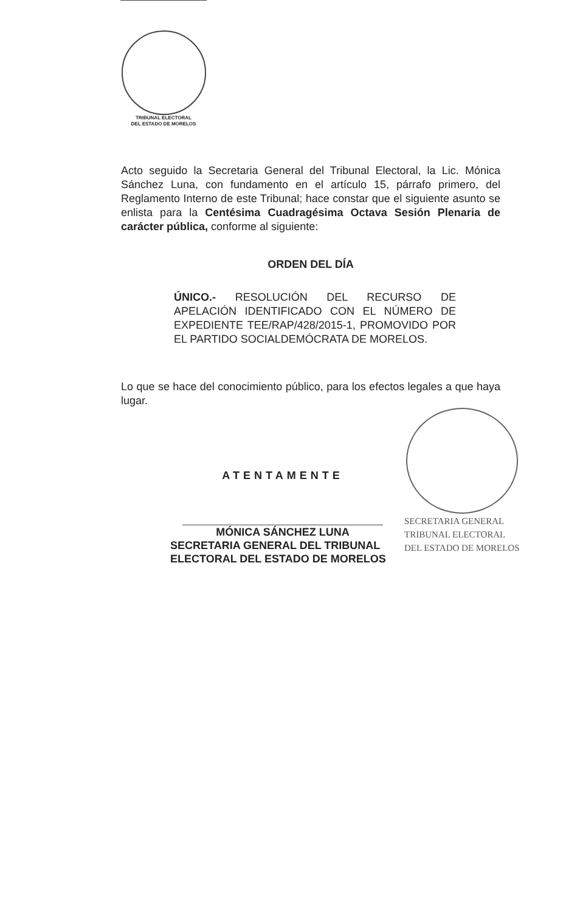TRIBUNAL ELECTORAL
DEL ESTADO DE MORELOS
Acto seguido la Secretaria General del Tribunal Electoral, la Lic. Mónica Sánchez Luna, con fundamento en el artículo 15, párrafo primero, del Reglamento Interno de este Tribunal; hace constar que el siguiente asunto se enlista para la Centésima Cuadragésima Octava Sesión Plenaria de carácter pública, conforme al siguiente:
ORDEN DEL DÍA
ÚNICO.- RESOLUCIÓN DEL RECURSO DE APELACIÓN IDENTIFICADO CON EL NÚMERO DE EXPEDIENTE TEE/RAP/428/2015-1, PROMOVIDO POR EL PARTIDO SOCIALDEMÓCRATA DE MORELOS.
Lo que se hace del conocimiento público, para los efectos legales a que haya lugar.
SECRETARIA GENERAL
TRIBUNAL ELECTORAL
DEL ESTADO DE MORELOS
ATENTAMENTE
MÓNICA SÁNCHEZ LUNA
SECRETARIA GENERAL DEL TRIBUNAL
ELECTORAL DEL ESTADO DE MORELOS